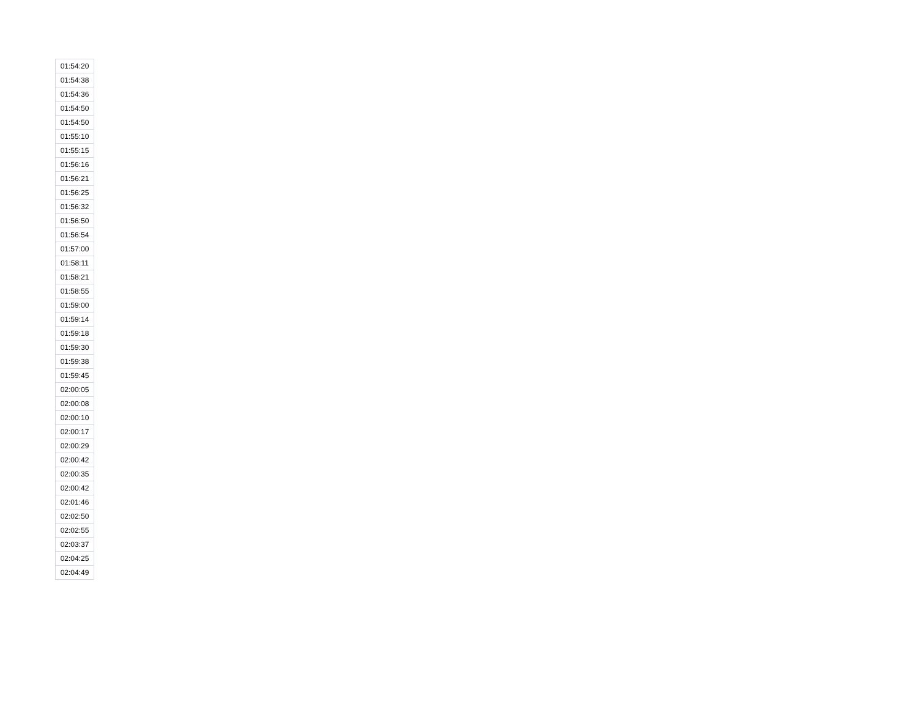| 01:54:20 |
| 01:54:38 |
| 01:54:36 |
| 01:54:50 |
| 01:54:50 |
| 01:55:10 |
| 01:55:15 |
| 01:56:16 |
| 01:56:21 |
| 01:56:25 |
| 01:56:32 |
| 01:56:50 |
| 01:56:54 |
| 01:57:00 |
| 01:58:11 |
| 01:58:21 |
| 01:58:55 |
| 01:59:00 |
| 01:59:14 |
| 01:59:18 |
| 01:59:30 |
| 01:59:38 |
| 01:59:45 |
| 02:00:05 |
| 02:00:08 |
| 02:00:10 |
| 02:00:17 |
| 02:00:29 |
| 02:00:42 |
| 02:00:35 |
| 02:00:42 |
| 02:01:46 |
| 02:02:50 |
| 02:02:55 |
| 02:03:37 |
| 02:04:25 |
| 02:04:49 |